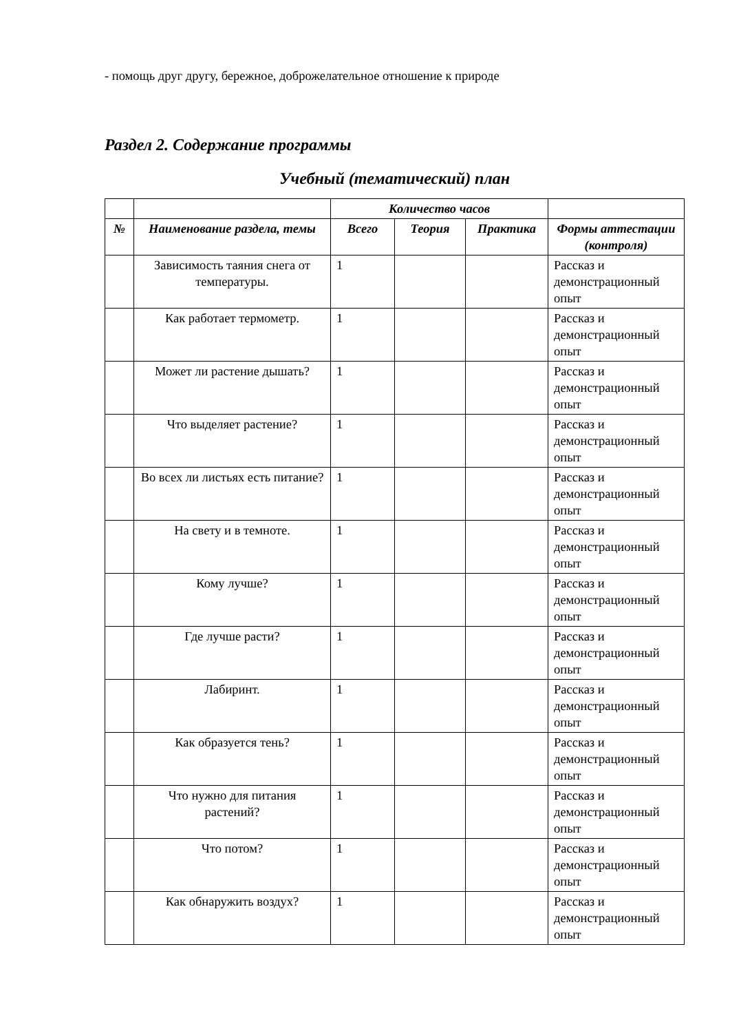- помощь друг другу, бережное, доброжелательное отношение к природе
Раздел 2. Содержание программы
Учебный (тематический) план
| | | Количество часов | | | |
| --- | --- | --- | --- | --- | --- |
| № | Наименование раздела, темы | Всего | Теория | Практика | Формы аттестации (контроля) |
| | Зависимость таяния снега от температуры. | 1 | | | Рассказ и демонстрационный опыт |
| | Как работает термометр. | 1 | | | Рассказ и демонстрационный опыт |
| | Может ли растение дышать? | 1 | | | Рассказ и демонстрационный опыт |
| | Что выделяет растение? | 1 | | | Рассказ и демонстрационный опыт |
| | Во всех ли листьях есть питание? | 1 | | | Рассказ и демонстрационный опыт |
| | На свету и в темноте. | 1 | | | Рассказ и демонстрационный опыт |
| | Кому лучше? | 1 | | | Рассказ и демонстрационный опыт |
| | Где лучше расти? | 1 | | | Рассказ и демонстрационный опыт |
| | Лабиринт. | 1 | | | Рассказ и демонстрационный опыт |
| | Как образуется тень? | 1 | | | Рассказ и демонстрационный опыт |
| | Что нужно для питания растений? | 1 | | | Рассказ и демонстрационный опыт |
| | Что потом? | 1 | | | Рассказ и демонстрационный опыт |
| | Как обнаружить воздух? | 1 | | | Рассказ и демонстрационный опыт |